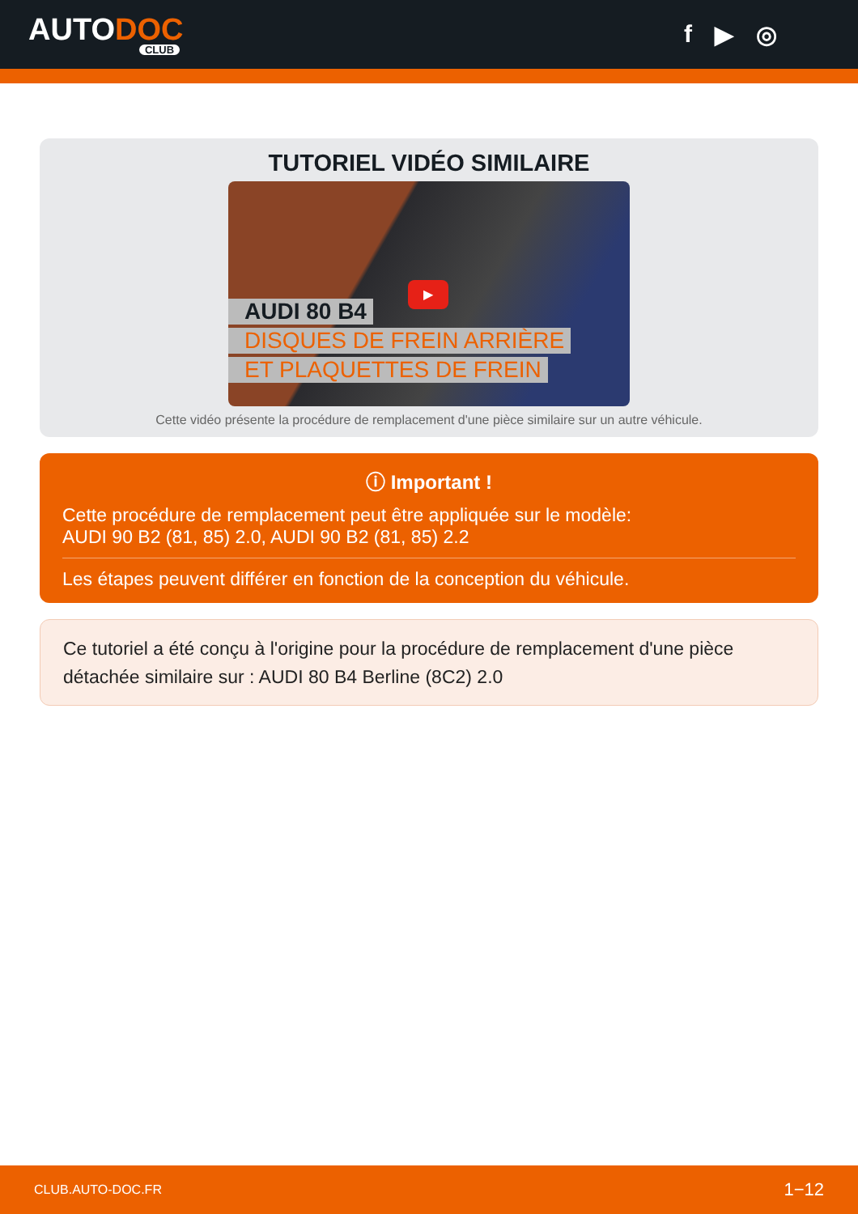AUTODOC
CLUB
f ▶ ◎
TUTORIEL VIDÉO SIMILAIRE
AUDI 80 B4
DISQUES DE FREIN ARRIÈRE
ET PLAQUETTES DE FREIN
▶
Cette vidéo présente la procédure de remplacement d'une pièce similaire sur un autre véhicule.
ⓘ Important !
Cette procédure de remplacement peut être appliquée sur le modèle:
AUDI 90 B2 (81, 85) 2.0, AUDI 90 B2 (81, 85) 2.2
Les étapes peuvent différer en fonction de la conception du véhicule.
Ce tutoriel a été conçu à l'origine pour la procédure de remplacement d'une pièce détachée similaire sur : AUDI 80 B4 Berline (8C2) 2.0
CLUB.AUTO-DOC.FR 1−12